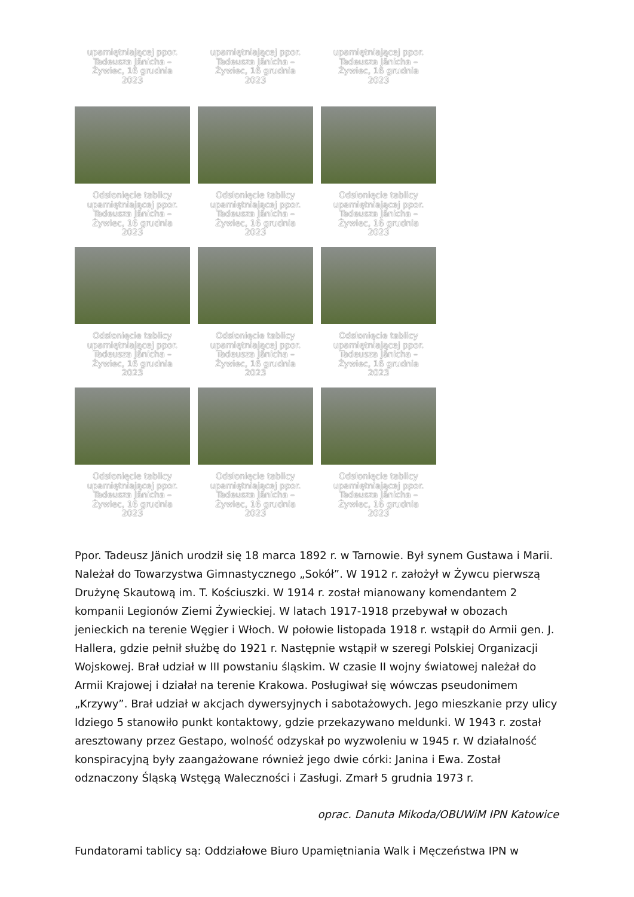upamiętniającej ppor. Tadeusza Jänicha – Żywiec, 16 grudnia 2023
upamiętniającej ppor. Tadeusza Jänicha – Żywiec, 16 grudnia 2023
upamiętniającej ppor. Tadeusza Jänicha – Żywiec, 16 grudnia 2023
Odsłonięcie tablicy upamiętniającej ppor. Tadeusza Jänicha – Żywiec, 16 grudnia 2023
Odsłonięcie tablicy upamiętniającej ppor. Tadeusza Jänicha – Żywiec, 16 grudnia 2023
Odsłonięcie tablicy upamiętniającej ppor. Tadeusza Jänicha – Żywiec, 16 grudnia 2023
Odsłonięcie tablicy upamiętniającej ppor. Tadeusza Jänicha – Żywiec, 16 grudnia 2023
Odsłonięcie tablicy upamiętniającej ppor. Tadeusza Jänicha – Żywiec, 16 grudnia 2023
Odsłonięcie tablicy upamiętniającej ppor. Tadeusza Jänicha – Żywiec, 16 grudnia 2023
Odsłonięcie tablicy upamiętniającej ppor. Tadeusza Jänicha – Żywiec, 16 grudnia 2023
Odsłonięcie tablicy upamiętniającej ppor. Tadeusza Jänicha – Żywiec, 16 grudnia 2023
Odsłonięcie tablicy upamiętniającej ppor. Tadeusza Jänicha – Żywiec, 16 grudnia 2023
Ppor. Tadeusz Jänich urodził się 18 marca 1892 r. w Tarnowie. Był synem Gustawa i Marii. Należał do Towarzystwa Gimnastycznego „Sokół”. W 1912 r. założył w Żywcu pierwszą Drużynę Skautową im. T. Kościuszki. W 1914 r. został mianowany komendantem 2 kompanii Legionów Ziemi Żywieckiej. W latach 1917-1918 przebywał w obozach jenieckich na terenie Węgier i Włoch. W połowie listopada 1918 r. wstąpił do Armii gen. J. Hallera, gdzie pełnił służbę do 1921 r. Następnie wstąpił w szeregi Polskiej Organizacji Wojskowej. Brał udział w III powstaniu śląskim. W czasie II wojny światowej należał do Armii Krajowej i działał na terenie Krakowa. Posługiwał się wówczas pseudonimem „Krzywy”. Brał udział w akcjach dywersyjnych i sabotażowych. Jego mieszkanie przy ulicy Idziego 5 stanowiło punkt kontaktowy, gdzie przekazywano meldunki. W 1943 r. został aresztowany przez Gestapo, wolność odzyskał po wyzwoleniu w 1945 r. W działalność konspiracyjną były zaangażowane również jego dwie córki: Janina i Ewa. Został odznaczony Śląską Wstęgą Waleczności i Zasługi. Zmarł 5 grudnia 1973 r.
oprac. Danuta Mikoda/OBUWiM IPN Katowice
Fundatorami tablicy są: Oddziałowe Biuro Upamiętniania Walk i Męczeństwa IPN w